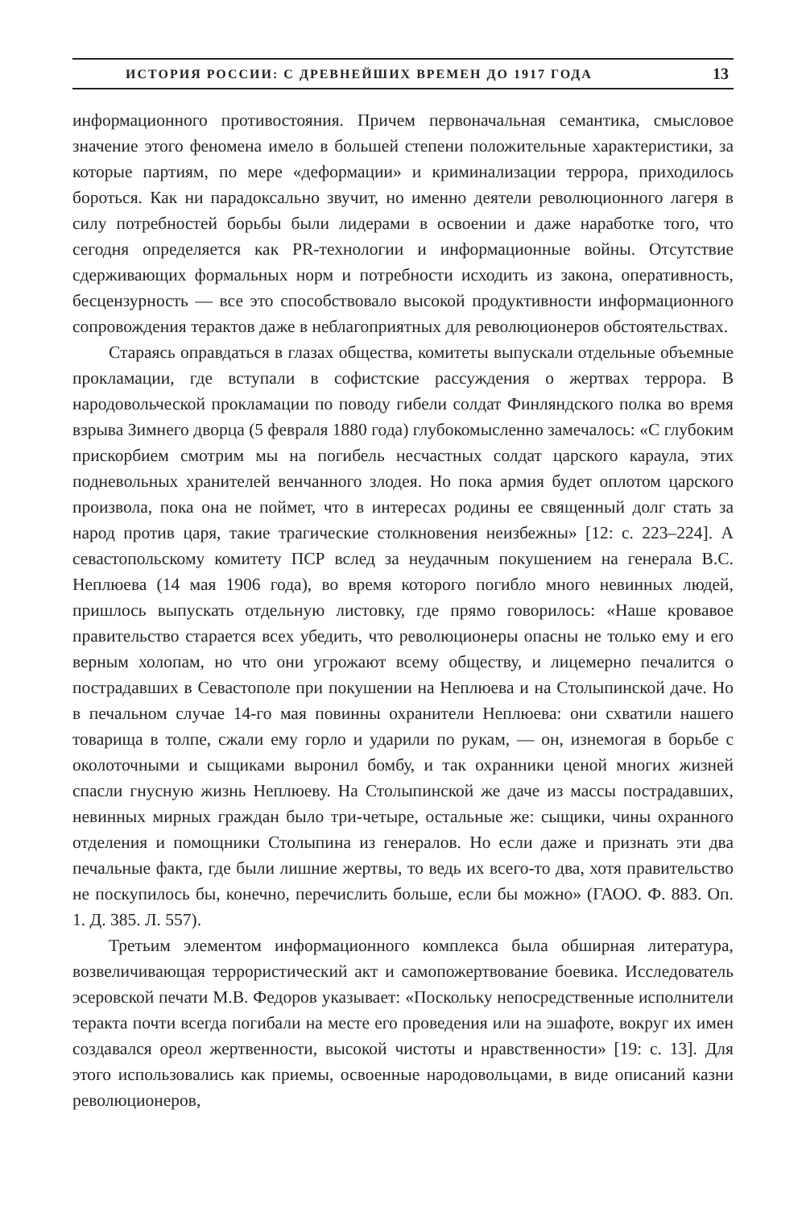ИСТОРИЯ РОССИИ: С ДРЕВНЕЙШИХ ВРЕМЕН ДО 1917 ГОДА 13
информационного противостояния. Причем первоначальная семантика, смысловое значение этого феномена имело в большей степени положительные характеристики, за которые партиям, по мере «деформации» и криминализации террора, приходилось бороться. Как ни парадоксально звучит, но именно деятели революционного лагеря в силу потребностей борьбы были лидерами в освоении и даже наработке того, что сегодня определяется как PR-технологии и информационные войны. Отсутствие сдерживающих формальных норм и потребности исходить из закона, оперативность, бесцензурность — все это способствовало высокой продуктивности информационного сопровождения терактов даже в неблагоприятных для революционеров обстоятельствах.
Стараясь оправдаться в глазах общества, комитеты выпускали отдельные объемные прокламации, где вступали в софистские рассуждения о жертвах террора. В народовольческой прокламации по поводу гибели солдат Финляндского полка во время взрыва Зимнего дворца (5 февраля 1880 года) глубокомысленно замечалось: «С глубоким прискорбием смотрим мы на погибель несчастных солдат царского караула, этих подневольных хранителей венчанного злодея. Но пока армия будет оплотом царского произвола, пока она не поймет, что в интересах родины ее священный долг стать за народ против царя, такие трагические столкновения неизбежны» [12: с. 223–224]. А севастопольскому комитету ПСР вслед за неудачным покушением на генерала В.С. Неплюева (14 мая 1906 года), во время которого погибло много невинных людей, пришлось выпускать отдельную листовку, где прямо говорилось: «Наше кровавое правительство старается всех убедить, что революционеры опасны не только ему и его верным холопам, но что они угрожают всему обществу, и лицемерно печалится о пострадавших в Севастополе при покушении на Неплюева и на Столыпинской даче. Но в печальном случае 14-го мая повинны охранители Неплюева: они схватили нашего товарища в толпе, сжали ему горло и ударили по рукам, — он, изнемогая в борьбе с околоточными и сыщиками выронил бомбу, и так охранники ценой многих жизней спасли гнусную жизнь Неплюеву. На Столыпинской же даче из массы пострадавших, невинных мирных граждан было три-четыре, остальные же: сыщики, чины охранного отделения и помощники Столыпина из генералов. Но если даже и признать эти два печальные факта, где были лишние жертвы, то ведь их всего-то два, хотя правительство не поскупилось бы, конечно, перечислить больше, если бы можно» (ГАОО. Ф. 883. Оп. 1. Д. 385. Л. 557).
Третьим элементом информационного комплекса была обширная литература, возвеличивающая террористический акт и самопожертвование боевика. Исследователь эсеровской печати М.В. Федоров указывает: «Поскольку непосредственные исполнители теракта почти всегда погибали на месте его проведения или на эшафоте, вокруг их имен создавался ореол жертвенности, высокой чистоты и нравственности» [19: с. 13]. Для этого использовались как приемы, освоенные народовольцами, в виде описаний казни революционеров,